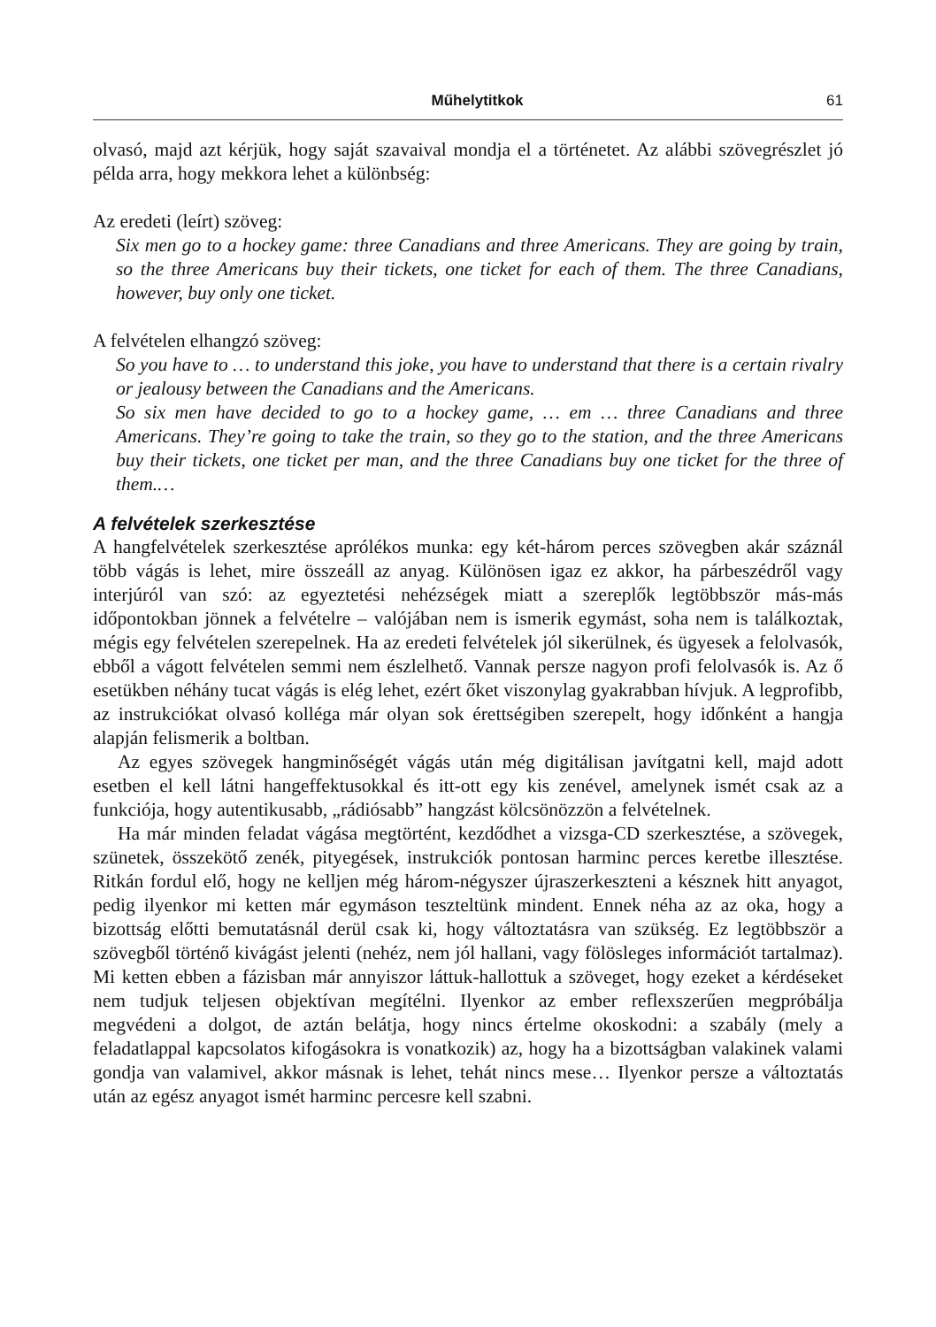Műhelytitkok 61
olvasó, majd azt kérjük, hogy saját szavaival mondja el a történetet. Az alábbi szövegrészlet jó példa arra, hogy mekkora lehet a különbség:
Az eredeti (leírt) szöveg:
Six men go to a hockey game: three Canadians and three Americans. They are going by train, so the three Americans buy their tickets, one ticket for each of them. The three Canadians, however, buy only one ticket.
A felvételen elhangzó szöveg:
So you have to … to understand this joke, you have to understand that there is a certain rivalry or jealousy between the Canadians and the Americans.
So six men have decided to go to a hockey game, … em … three Canadians and three Americans. They’re going to take the train, so they go to the station, and the three Americans buy their tickets, one ticket per man, and the three Canadians buy one ticket for the three of them.…
A felvételek szerkesztése
A hangfelvételek szerkesztése aprólékos munka: egy két-három perces szövegben akár száznál több vágás is lehet, mire összeáll az anyag. Különösen igaz ez akkor, ha párbeszédről vagy interjúról van szó: az egyeztetési nehézségek miatt a szereplők legtöbbször más-más időpontokban jönnek a felvételre – valójában nem is ismerik egymást, soha nem is találkoztak, mégis egy felvételen szerepelnek. Ha az eredeti felvételek jól sikerülnek, és ügyesek a felolvasók, ebből a vágott felvételen semmi nem észlelhető. Vannak persze nagyon profi felolvasók is. Az ő esetükben néhány tucat vágás is elég lehet, ezért őket viszonylag gyakrabban hívjuk. A legprofibb, az instrukciókat olvasó kolléga már olyan sok érettségiben szerepelt, hogy időnként a hangja alapján felismerik a boltban.
Az egyes szövegek hangminőségét vágás után még digitálisan javítgatni kell, majd adott esetben el kell látni hangeffektusokkal és itt-ott egy kis zenével, amelynek ismét csak az a funkciója, hogy autentikusabb, „rádiósabb” hangzást kölcsönözzön a felvételnek.
Ha már minden feladat vágása megtörtént, kezdődhet a vizsga-CD szerkesztése, a szövegek, szünetek, összekötő zenék, pityegések, instrukciók pontosan harminc perces keretbe illesztése. Ritkán fordul elő, hogy ne kelljen még három-négyszer újraszerkeszteni a késznek hitt anyagot, pedig ilyenkor mi ketten már egymáson teszteltünk mindent. Ennek néha az az oka, hogy a bizottság előtti bemutatásnál derül csak ki, hogy változtatásra van szükség. Ez legtöbbször a szövegből történő kivágást jelenti (nehéz, nem jól hallani, vagy fölösleges információt tartalmaz). Mi ketten ebben a fázisban már annyiszor láttuk-hallottuk a szöveget, hogy ezeket a kérdéseket nem tudjuk teljesen objektívan megítélni. Ilyenkor az ember reflexszerűen megpróbálja megvédeni a dolgot, de aztán belátja, hogy nincs értelme okoskodni: a szabály (mely a feladatlappal kapcsolatos kifogásokra is vonatkozik) az, hogy ha a bizottságban valakinek valami gondja van valamivel, akkor másnak is lehet, tehát nincs mese… Ilyenkor persze a változtatás után az egész anyagot ismét harminc percesre kell szabni.